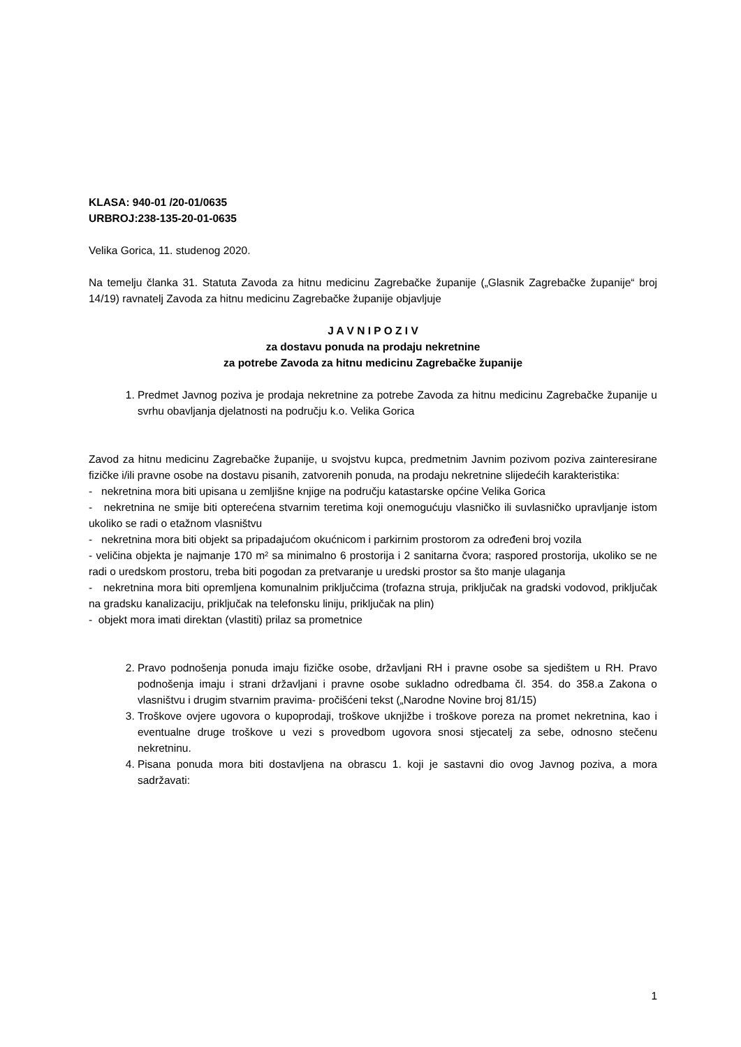KLASA: 940-01 /20-01/0635
URBROJ:238-135-20-01-0635
Velika Gorica, 11. studenog 2020.
Na temelju članka 31. Statuta Zavoda za hitnu medicinu Zagrebačke županije („Glasnik Zagrebačke županije“ broj 14/19) ravnatelj Zavoda za hitnu medicinu Zagrebačke županije objavljuje
J A V N I P O Z I V
za dostavu ponuda na prodaju nekretnine
za potrebe Zavoda za hitnu medicinu Zagrebačke županije
1. Predmet Javnog poziva je prodaja nekretnine za potrebe Zavoda za hitnu medicinu Zagrebačke županije u svrhu obavljanja djelatnosti na području k.o. Velika Gorica
Zavod za hitnu medicinu Zagrebačke županije, u svojstvu kupca, predmetnim Javnim pozivom poziva zainteresirane fizičke i/ili pravne osobe na dostavu pisanih, zatvorenih ponuda, na prodaju nekretnine slijedećih karakteristika:
- nekretnina mora biti upisana u zemljišne knjige na području katastarske općine Velika Gorica
- nekretnina ne smije biti opterećena stvarnim teretima koji onemogućuju vlasničko ili suvlasničko upravljanje istom ukoliko se radi o etažnom vlasništvu
- nekretnina mora biti objekt sa pripadajućom okućnicom i parkirnim prostorom za određeni broj vozila
- veličina objekta je najmanje 170 m² sa minimalno 6 prostorija i 2 sanitarna čvora; raspored prostorija, ukoliko se ne radi o uredskom prostoru, treba biti pogodan za pretvaranje u uredski prostor sa što manje ulaganja
- nekretnina mora biti opremljena komunalnim priključcima (trofazna struja, priključak na gradski vodovod, priključak na gradsku kanalizaciju, priključak na telefonsku liniju, priključak na plin)
- objekt mora imati direktan (vlastiti) prilaz sa prometnice
2. Pravo podnošenja ponuda imaju fizičke osobe, državljani RH i pravne osobe sa sjedištem u RH. Pravo podnošenja imaju i strani državljani i pravne osobe sukladno odredbama čl. 354. do 358.a Zakona o vlasništvu i drugim stvarnim pravima- pročišćeni tekst („Narodne Novine broj 81/15)
3. Troškove ovjere ugovora o kupoprodaji, troškove uknjižbe i troškove poreza na promet nekretnina, kao i eventualne druge troškove u vezi s provedbom ugovora snosi stjecatelj za sebe, odnosno stečenu nekretninu.
4. Pisana ponuda mora biti dostavljena na obrascu 1. koji je sastavni dio ovog Javnog poziva, a mora sadržavati:
1